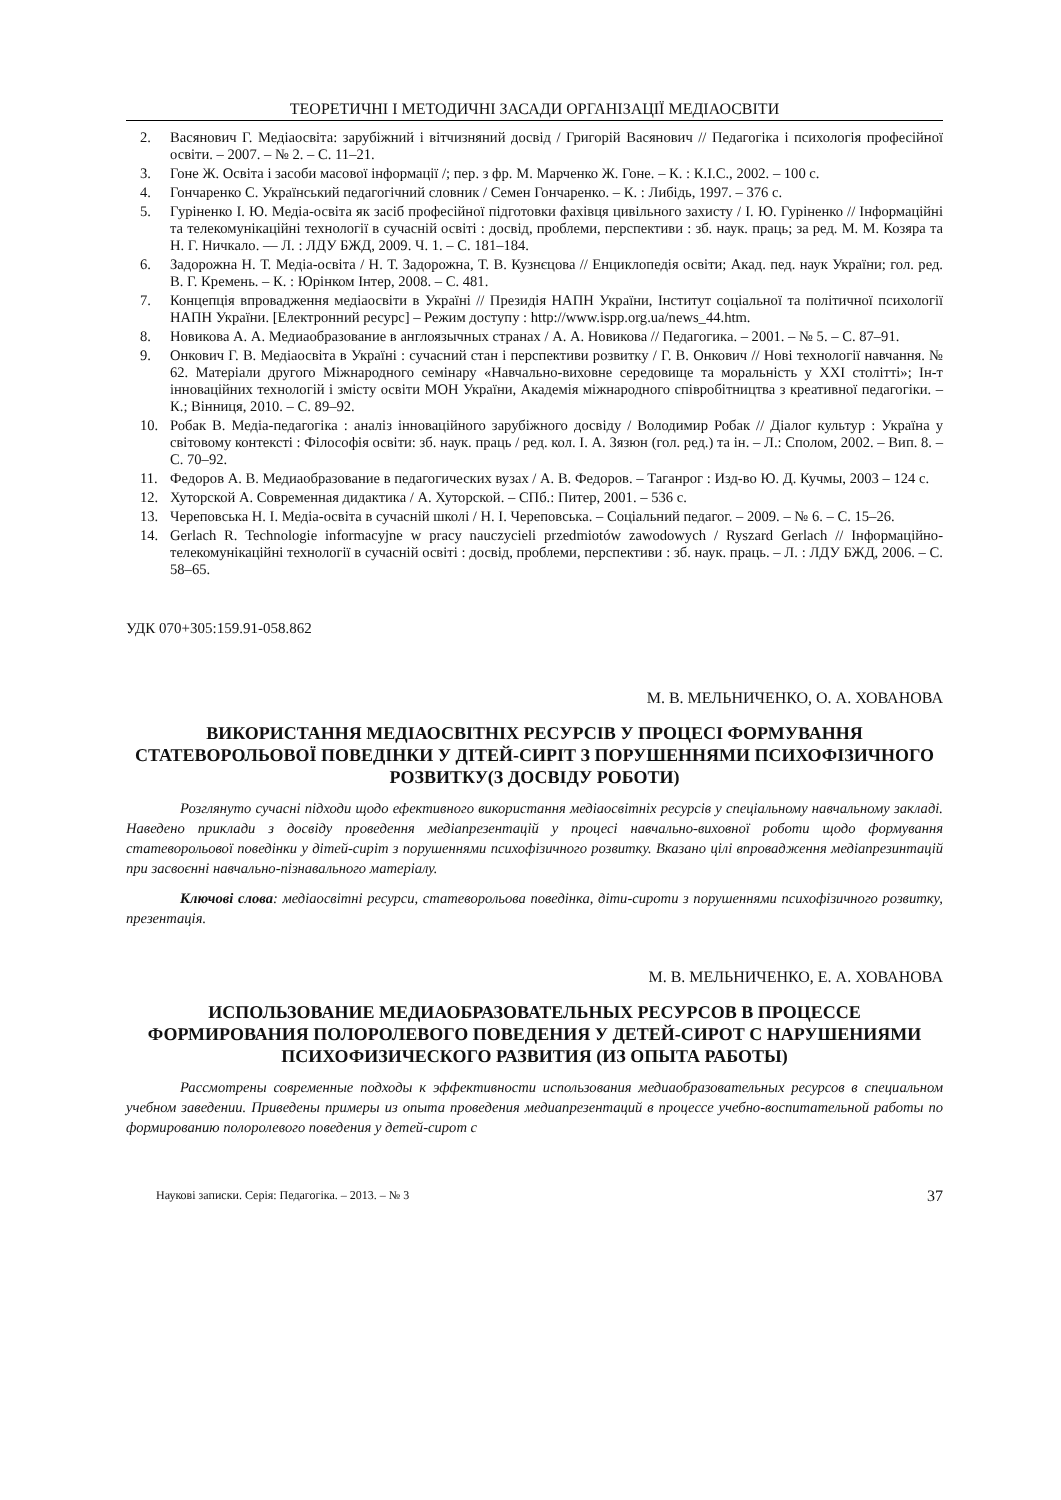ТЕОРЕТИЧНІ І МЕТОДИЧНІ ЗАСАДИ ОРГАНІЗАЦІЇ МЕДІАОСВІТИ
2. Васянович Г. Медіаосвіта: зарубіжний і вітчизняний досвід / Григорій Васянович // Педагогіка і психологія професійної освіти. – 2007. – № 2. – С. 11–21.
3. Гоне Ж. Освіта і засоби масової інформації /; пер. з фр. М. Марченко Ж. Гоне. – К. : К.І.С., 2002. – 100 с.
4. Гончаренко С. Український педагогічний словник / Семен Гончаренко. – К. : Либідь, 1997. – 376 с.
5. Гуріненко І. Ю. Медіа-освіта як засіб професійної підготовки фахівця цивільного захисту / І. Ю. Гуріненко // Інформаційні та телекомунікаційні технології в сучасній освіті : досвід, проблеми, перспективи : зб. наук. праць; за ред. М. М. Козяра та Н. Г. Ничкало. — Л. : ЛДУ БЖД, 2009. Ч. 1. – С. 181–184.
6. Задорожна Н. Т. Медіа-освіта / Н. Т. Задорожна, Т. В. Кузнєцова // Енциклопедія освіти; Акад. пед. наук України; гол. ред. В. Г. Кремень. – К. : Юрінком Інтер, 2008. – С. 481.
7. Концепція впровадження медіаосвіти в Україні // Президія НАПН України, Інститут соціальної та політичної психології НАПН України. [Електронний ресурс] – Режим доступу : http://www.ispp.org.ua/news_44.htm.
8. Новикова А. А. Медиаобразование в англоязычных странах / А. А. Новикова // Педагогика. – 2001. – № 5. – С. 87–91.
9. Онкович Г. В. Медіаосвіта в Україні : сучасний стан і перспективи розвитку / Г. В. Онкович // Нові технології навчання. № 62. Матеріали другого Міжнародного семінару «Навчально-виховне середовище та моральність у XXI столітті»; Ін-т інноваційних технологій і змісту освіти МОН України, Академія міжнародного співробітництва з креативної педагогіки. – К.; Вінниця, 2010. – С. 89–92.
10. Робак В. Медіа-педагогіка : аналіз інноваційного зарубіжного досвіду / Володимир Робак // Діалог культур : Україна у світовому контексті : Філософія освіти: зб. наук. праць / ред. кол. І. А. Зязюн (гол. ред.) та ін. – Л.: Сполом, 2002. – Вип. 8. – С. 70–92.
11. Федоров А. В. Медиаобразование в педагогических вузах / А. В. Федоров. – Таганрог : Изд-во Ю. Д. Кучмы, 2003 – 124 с.
12. Хуторской А. Современная дидактика / А. Хуторской. – СПб.: Питер, 2001. – 536 с.
13. Череповська Н. І. Медіа-освіта в сучасній школі / Н. І. Череповська. – Соціальний педагог. – 2009. – № 6. – С. 15–26.
14. Gerlach R. Technologie informacyjne w pracy nauczycieli przedmiotów zawodowych / Ryszard Gerlach // Інформаційно-телекомунікаційні технології в сучасній освіті : досвід, проблеми, перспективи : зб. наук. праць. – Л. : ЛДУ БЖД, 2006. – С. 58–65.
УДК 070+305:159.91-058.862
М. В. МЕЛЬНИЧЕНКО, О. А. ХОВАНОВА
ВИКОРИСТАННЯ МЕДІАОСВІТНІХ РЕСУРСІВ У ПРОЦЕСІ ФОРМУВАННЯ СТАТЕВОРОЛЬОВОЇ ПОВЕДІНКИ У ДІТЕЙ-СИРІТ З ПОРУШЕННЯМИ ПСИХОФІЗИЧНОГО РОЗВИТКУ(З ДОСВІДУ РОБОТИ)
Розглянуто сучасні підходи щодо ефективного використання медіаосвітніх ресурсів у спеціальному навчальному закладі. Наведено приклади з досвіду проведення медіапрезентацій у процесі навчально-виховної роботи щодо формування статеворольової поведінки у дітей-сиріт з порушеннями психофізичного розвитку. Вказано цілі впровадження медіапрезинтацій при засвоєнні навчально-пізнавального матеріалу.
Ключові слова: медіаосвітні ресурси, статеворольова поведінка, діти-сироти з порушеннями психофізичного розвитку, презентація.
М. В. МЕЛЬНИЧЕНКО, Е. А. ХОВАНОВА
ИСПОЛЬЗОВАНИЕ МЕДИАОБРАЗОВАТЕЛЬНЫХ РЕСУРСОВ В ПРОЦЕССЕ ФОРМИРОВАНИЯ ПОЛОРОЛЕВОГО ПОВЕДЕНИЯ У ДЕТЕЙ-СИРОТ С НАРУШЕНИЯМИ ПСИХОФИЗИЧЕСКОГО РАЗВИТИЯ (ИЗ ОПЫТА РАБОТЫ)
Рассмотрены современные подходы к эффективности использования медиаобразовательных ресурсов в специальном учебном заведении. Приведены примеры из опыта проведения медиапрезентаций в процессе учебно-воспитательной работы по формированию полоролевого поведения у детей-сирот с
Наукові записки. Серія: Педагогіка. – 2013. – № 3 37